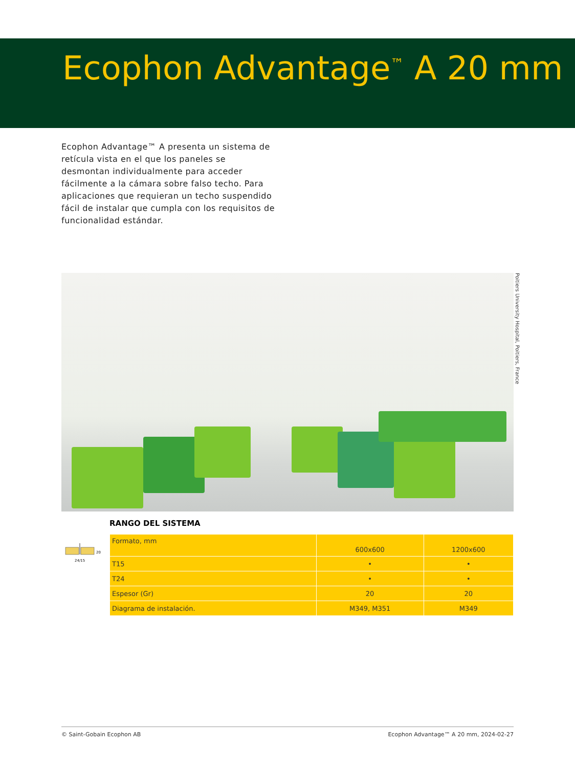Ecophon Advantage<sup>™</sup> A 20 mm
Ecophon Advantage™ A presenta un sistema de retícula vista en el que los paneles se desmontan individualmente para acceder fácilmente a la cámara sobre falso techo. Para aplicaciones que requieran un techo suspendido fácil de instalar que cumpla con los requisitos de funcionalidad estándar.
Poitiers University Hospital, Poitiers, France
20
24/15
RANGO DEL SISTEMA
| Formato, mm | 600x600 | 1200x600 |
| T15 | • | • |
| T24 | • | • |
| Espesor (Gr) | 20 | 20 |
| Diagrama de instalación. | M349, M351 | M349 |
© Saint-Gobain Ecophon AB Ecophon Advantage™ A 20 mm, 2024-02-27